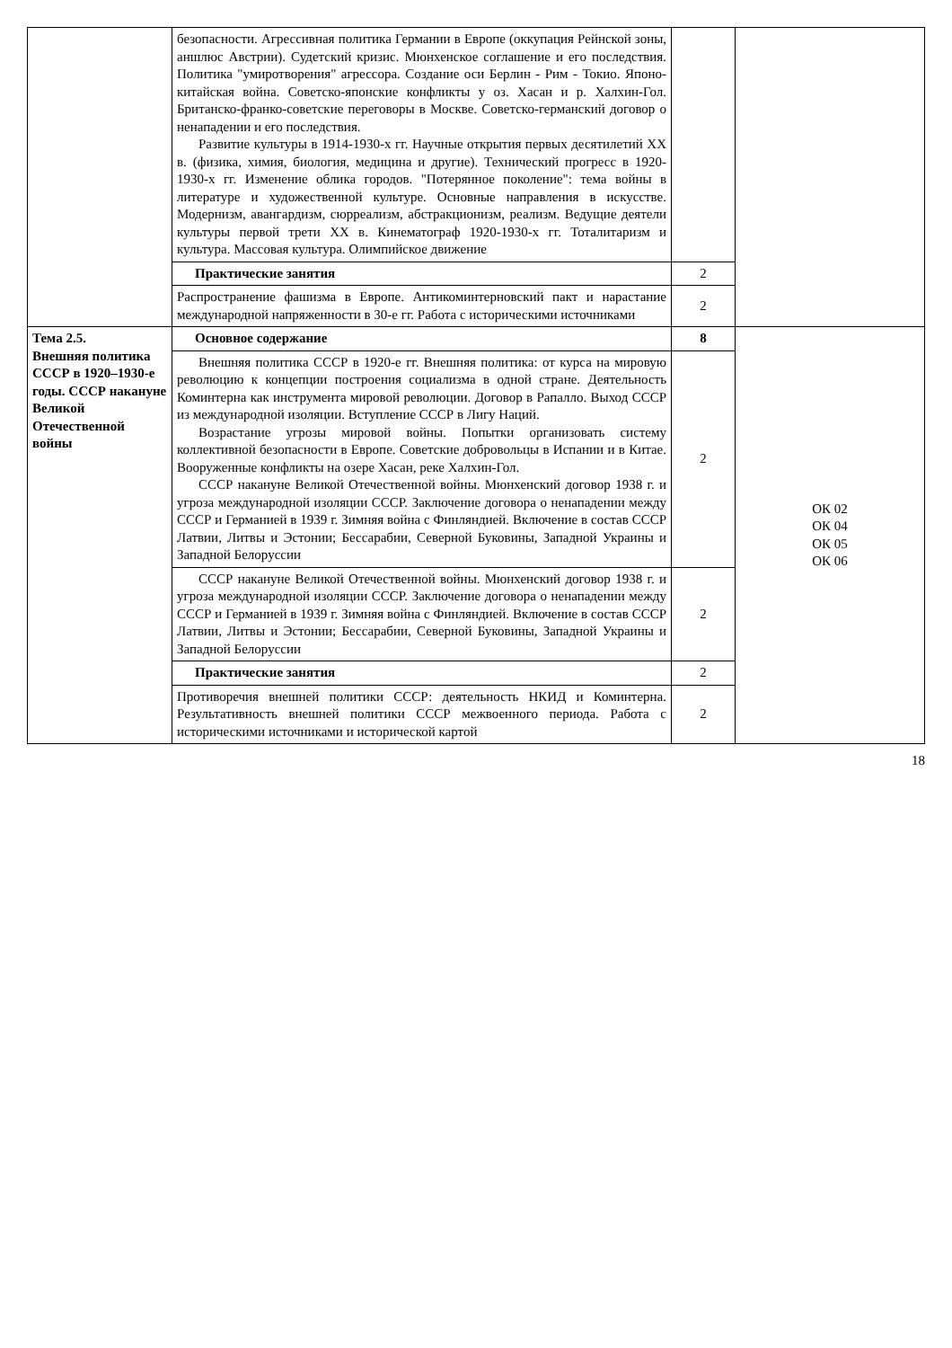| | безопасности. Агрессивная политика Германии в Европе (оккупация Рейнской зоны, аншлюс Австрии). Судетский кризис. Мюнхенское соглашение и его последствия. Политика "умиротворения" агрессора. Создание оси Берлин - Рим - Токио. Японо-китайская война. Советско-японские конфликты у оз. Хасан и р. Халхин-Гол. Британско-франко-советские переговоры в Москве. Советско-германский договор о ненападении и его последствия. Развитие культуры в 1914-1930-х гг. Научные открытия первых десятилетий XX в. (физика, химия, биология, медицина и другие). Технический прогресс в 1920-1930-х гг. Изменение облика городов. "Потерянное поколение": тема войны в литературе и художественной культуре. Основные направления в искусстве. Модернизм, авангардизм, сюрреализм, абстракционизм, реализм. Ведущие деятели культуры первой трети XX в. Кинематограф 1920-1930-х гг. Тоталитаризм и культура. Массовая культура. Олимпийское движение | | |
| | Практические занятия | 2 | |
| | Распространение фашизма в Европе. Антикоминтерновский пакт и нарастание международной напряженности в 30-е гг. Работа с историческими источниками | 2 | |
| Тема 2.5. Внешняя политика СССР в 1920–1930-е годы. СССР накануне Великой Отечественной войны | Основное содержание | 8 | ОК 02 ОК 04 ОК 05 ОК 06 |
| | Внешняя политика СССР в 1920-е гг. Внешняя политика: от курса на мировую революцию к концепции построения социализма в одной стране. Деятельность Коминтерна как инструмента мировой революции. Договор в Рапалло. Выход СССР из международной изоляции. Вступление СССР в Лигу Наций. Возрастание угрозы мировой войны. Попытки организовать систему коллективной безопасности в Европе. Советские добровольцы в Испании и в Китае. Вооруженные конфликты на озере Хасан, реке Халхин-Гол. СССР накануне Великой Отечественной войны. Мюнхенский договор 1938 г. и угроза международной изоляции СССР. Заключение договора о ненападении между СССР и Германией в 1939 г. Зимняя война с Финляндией. Включение в состав СССР Латвии, Литвы и Эстонии; Бессарабии, Северной Буковины, Западной Украины и Западной Белоруссии | 2 | |
| | СССР накануне Великой Отечественной войны. Мюнхенский договор 1938 г. и угроза международной изоляции СССР. Заключение договора о ненападении между СССР и Германией в 1939 г. Зимняя война с Финляндией. Включение в состав СССР Латвии, Литвы и Эстонии; Бессарабии, Северной Буковины, Западной Украины и Западной Белоруссии | 2 | |
| | Практические занятия | 2 | |
| | Противоречия внешней политики СССР: деятельность НКИД и Коминтерна. Результативность внешней политики СССР межвоенного периода. Работа с историческими источниками и исторической картой | 2 | |
18